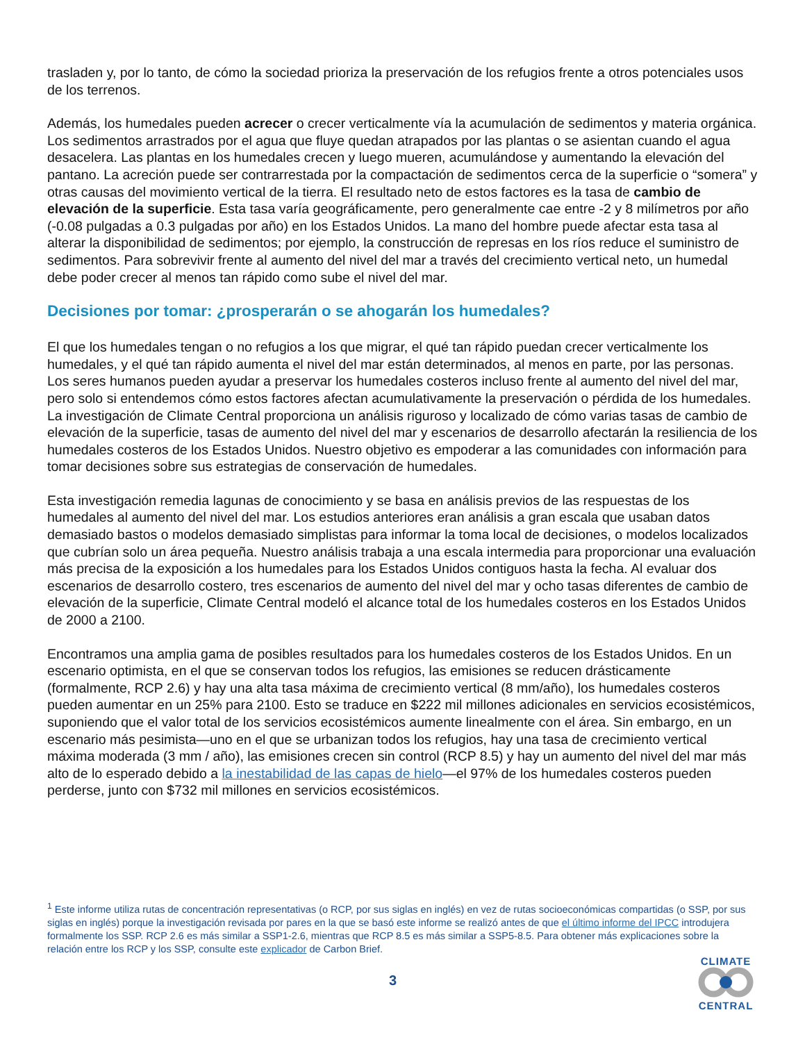trasladen y, por lo tanto, de cómo la sociedad prioriza la preservación de los refugios frente a otros potenciales usos de los terrenos.
Además, los humedales pueden acrecer o crecer verticalmente vía la acumulación de sedimentos y materia orgánica. Los sedimentos arrastrados por el agua que fluye quedan atrapados por las plantas o se asientan cuando el agua desacelera. Las plantas en los humedales crecen y luego mueren, acumulándose y aumentando la elevación del pantano. La acreción puede ser contrarrestada por la compactación de sedimentos cerca de la superficie o “somera” y otras causas del movimiento vertical de la tierra. El resultado neto de estos factores es la tasa de cambio de elevación de la superficie. Esta tasa varía geográficamente, pero generalmente cae entre -2 y 8 milímetros por año (-0.08 pulgadas a 0.3 pulgadas por año) en los Estados Unidos. La mano del hombre puede afectar esta tasa al alterar la disponibilidad de sedimentos; por ejemplo, la construcción de represas en los ríos reduce el suministro de sedimentos. Para sobrevivir frente al aumento del nivel del mar a través del crecimiento vertical neto, un humedal debe poder crecer al menos tan rápido como sube el nivel del mar.
Decisiones por tomar: ¿prosperarán o se ahogarán los humedales?
El que los humedales tengan o no refugios a los que migrar, el qué tan rápido puedan crecer verticalmente los humedales, y el qué tan rápido aumenta el nivel del mar están determinados, al menos en parte, por las personas. Los seres humanos pueden ayudar a preservar los humedales costeros incluso frente al aumento del nivel del mar, pero solo si entendemos cómo estos factores afectan acumulativamente la preservación o pérdida de los humedales. La investigación de Climate Central proporciona un análisis riguroso y localizado de cómo varias tasas de cambio de elevación de la superficie, tasas de aumento del nivel del mar y escenarios de desarrollo afectarán la resiliencia de los humedales costeros de los Estados Unidos. Nuestro objetivo es empoderar a las comunidades con información para tomar decisiones sobre sus estrategias de conservación de humedales.
Esta investigación remedia lagunas de conocimiento y se basa en análisis previos de las respuestas de los humedales al aumento del nivel del mar. Los estudios anteriores eran análisis a gran escala que usaban datos demasiado bastos o modelos demasiado simplistas para informar la toma local de decisiones, o modelos localizados que cubrían solo un área pequeña. Nuestro análisis trabaja a una escala intermedia para proporcionar una evaluación más precisa de la exposición a los humedales para los Estados Unidos contiguos hasta la fecha. Al evaluar dos escenarios de desarrollo costero, tres escenarios de aumento del nivel del mar y ocho tasas diferentes de cambio de elevación de la superficie, Climate Central modeló el alcance total de los humedales costeros en los Estados Unidos de 2000 a 2100.
Encontramos una amplia gama de posibles resultados para los humedales costeros de los Estados Unidos. En un escenario optimista, en el que se conservan todos los refugios, las emisiones se reducen drásticamente (formalmente, RCP 2.6) y hay una alta tasa máxima de crecimiento vertical (8 mm/año), los humedales costeros pueden aumentar en un 25% para 2100. Esto se traduce en $222 mil millones adicionales en servicios ecosistémicos, suponiendo que el valor total de los servicios ecosistémicos aumente linealmente con el área. Sin embargo, en un escenario más pesimista—uno en el que se urbanizan todos los refugios, hay una tasa de crecimiento vertical máxima moderada (3 mm / año), las emisiones crecen sin control (RCP 8.5) y hay un aumento del nivel del mar más alto de lo esperado debido a la inestabilidad de las capas de hielo—el 97% de los humedales costeros pueden perderse, junto con $732 mil millones en servicios ecosistémicos.
<sup>1</sup> Este informe utiliza rutas de concentración representativas (o RCP, por sus siglas en inglés) en vez de rutas socioeconómicas compartidas (o SSP, por sus siglas en inglés) porque la investigación revisada por pares en la que se basó este informe se realizó antes de que el último informe del IPCC introdujera formalmente los SSP. RCP 2.6 es más similar a SSP1-2.6, mientras que RCP 8.5 es más similar a SSP5-8.5. Para obtener más explicaciones sobre la relación entre los RCP y los SSP, consulte este explicador de Carbon Brief.
3
CLIMATE
CENTRAL